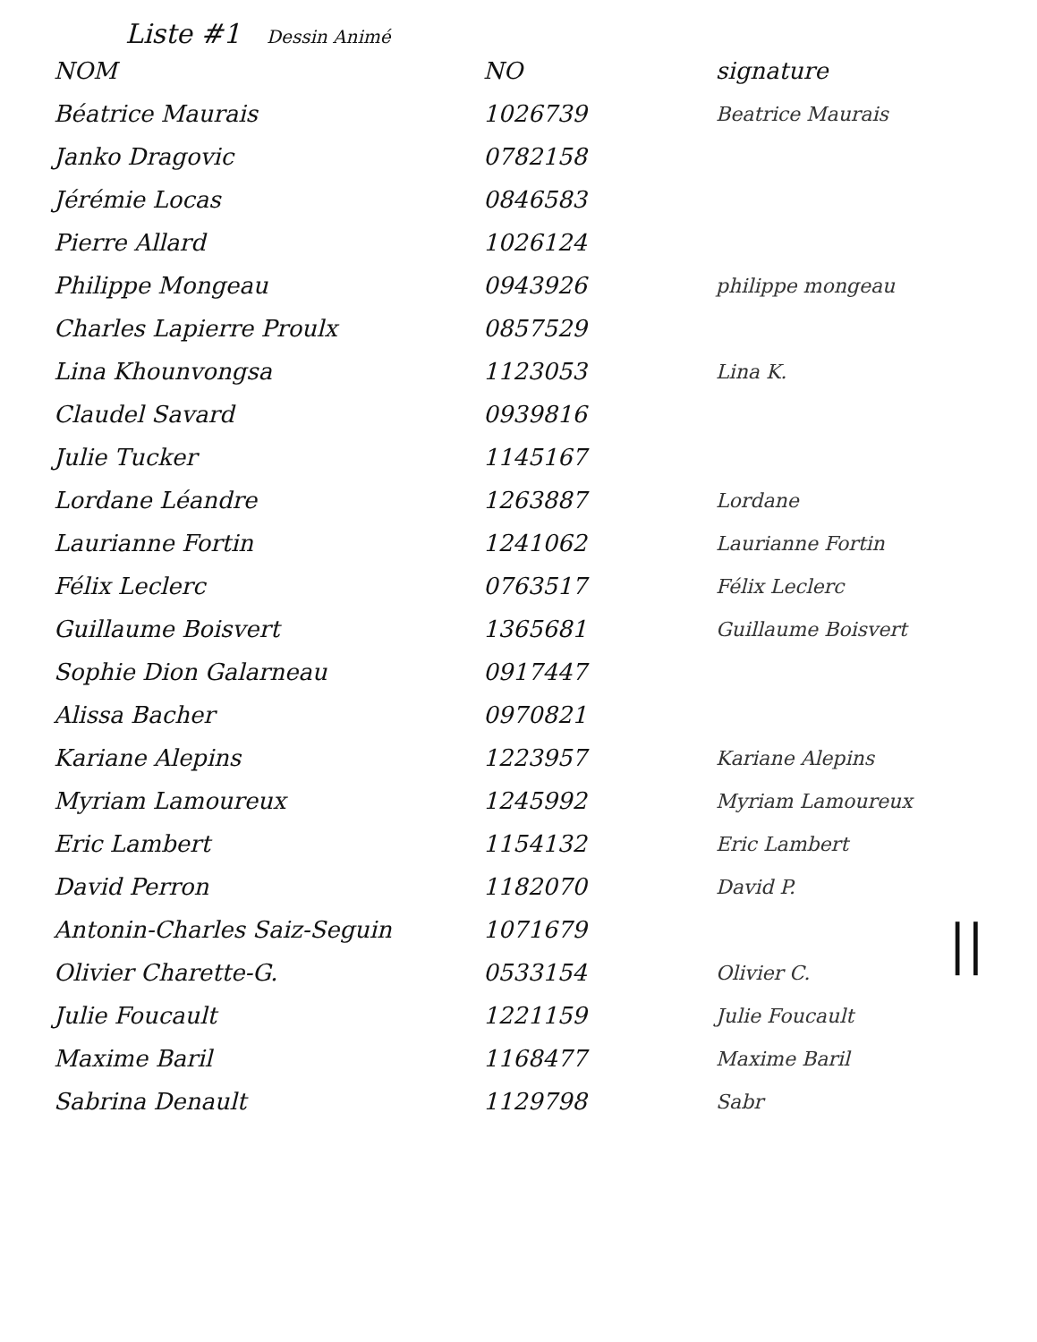Liste #1 Dessin Animé
| NOM | NO | signature |
| --- | --- | --- |
| Béatrice Maurais | 1026739 | Beatrice Maurais |
| Janko Dragovic | 0782158 | |
| Jérémie Locas | 0846583 | |
| Pierre Allard | 1026124 | |
| Philippe Mongeau | 0943926 | philippe mongeau |
| Charles Lapierre Proulx | 0857529 | |
| Lina Khounvongsa | 1123053 | Lina K. |
| Claudel Savard | 0939816 | |
| Julie Tucker | 1145167 | |
| Lordane Léandre | 1263887 | Lordane |
| Laurianne Fortin | 1241062 | Laurianne Fortin |
| Félix Leclerc | 0763517 | Félix Leclerc |
| Guillaume Boisvert | 1365681 | Guillaume Boisvert |
| Sophie Dion Galarneau | 0917447 | |
| Alissa Bacher | 0970821 | |
| Kariane Alepins | 1223957 | Kariane Alepins |
| Myriam Lamoureux | 1245992 | Myriam Lamoureux |
| Eric Lambert | 1154132 | Eric Lambert |
| David Perron | 1182070 | David P. |
| Antonin-Charles Saiz-Seguin | 1071679 | |
| Olivier Charette-G. | 0533154 | Olivier C. |
| Julie Foucault | 1221159 | Julie Foucault |
| Maxime Baril | 1168477 | Maxime Baril |
| Sabrina Denault | 1129798 | Sabr |
||